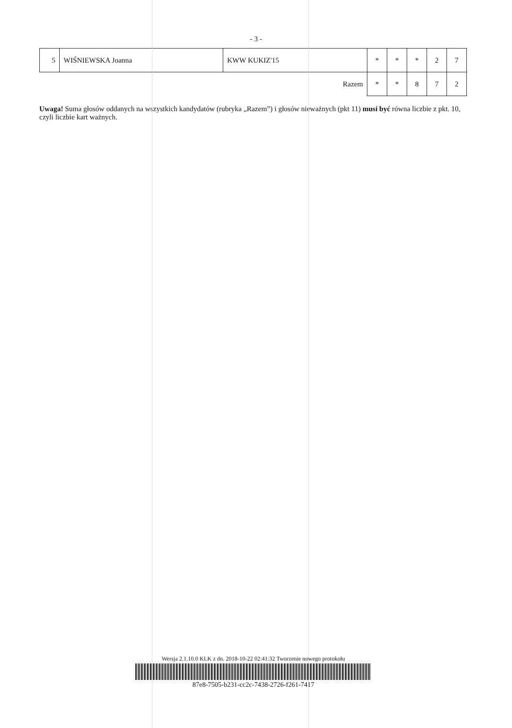- 3 -
| 5 | WIŚNIEWSKA Joanna | KWW KUKIZ'15 | * | * | * | 2 | 7 |
| Razem | | | * | * | 8 | 7 | 2 |
Uwaga! Suma głosów oddanych na wszystkich kandydatów (rubryka „Razem”) i głosów nieważnych (pkt 11) musi być równa liczbie z pkt. 10, czyli liczbie kart ważnych.
Wersja 2.1.10.0 KLK z dn. 2018-10-22 02:41:32 Tworzenie nowego protokołu
87e8-7505-b231-cc2c-7438-2726-f261-7417